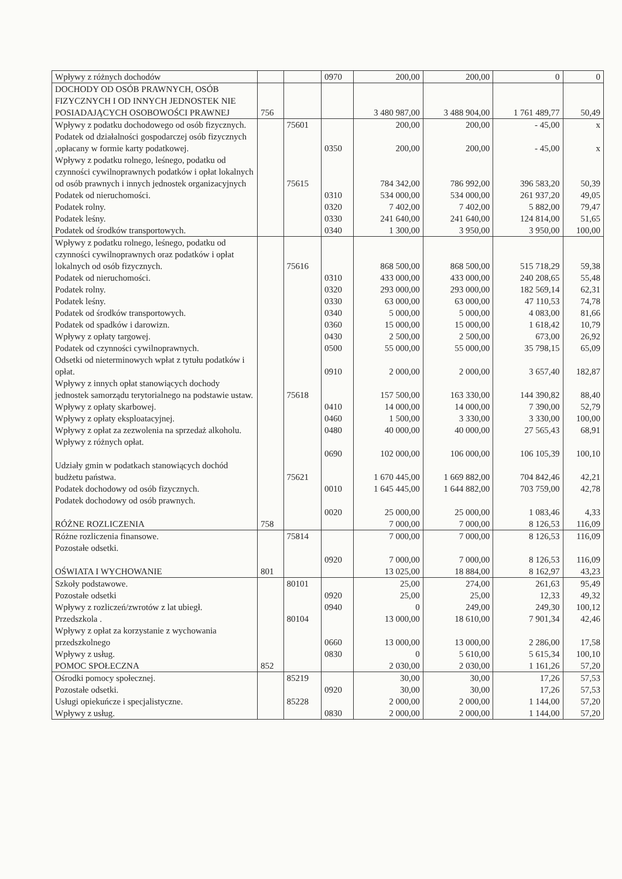| Wpływy z różnych dochodów | | | 0970 | 200,00 | 200,00 | 0 | 0 |
| DOCHODY OD OSÓB PRAWNYCH, OSÓB FIZYCZNYCH I OD INNYCH JEDNOSTEK NIE POSIADAJĄCYCH OSOBOWOŚCI PRAWNEJ | 756 | | | 3 480 987,00 | 3 488 904,00 | 1 761 489,77 | 50,49 |
| Wpływy z podatku dochodowego od osób fizycznych. | | 75601 | | 200,00 | 200,00 | - 45,00 | x |
| Podatek od działalności gospodarczej osób fizycznych ,opłacany w formie karty podatkowej. | | | 0350 | 200,00 | 200,00 | - 45,00 | x |
| Wpływy z podatku rolnego, leśnego, podatku od czynności cywilnoprawnych podatków i opłat lokalnych od osób prawnych i innych jednostek organizacyjnych | | 75615 | | 784 342,00 | 786 992,00 | 396 583,20 | 50,39 |
| Podatek od nieruchomości. | | | 0310 | 534 000,00 | 534 000,00 | 261 937,20 | 49,05 |
| Podatek rolny. | | | 0320 | 7 402,00 | 7 402,00 | 5 882,00 | 79,47 |
| Podatek leśny. | | | 0330 | 241 640,00 | 241 640,00 | 124 814,00 | 51,65 |
| Podatek od środków transportowych. | | | 0340 | 1 300,00 | 3 950,00 | 3 950,00 | 100,00 |
| Wpływy z podatku rolnego, leśnego, podatku od czynności cywilnoprawnych oraz podatków i opłat lokalnych od osób fizycznych. | | 75616 | | 868 500,00 | 868 500,00 | 515 718,29 | 59,38 |
| Podatek od nieruchomości. | | | 0310 | 433 000,00 | 433 000,00 | 240 208,65 | 55,48 |
| Podatek rolny. | | | 0320 | 293 000,00 | 293 000,00 | 182 569,14 | 62,31 |
| Podatek leśny. | | | 0330 | 63 000,00 | 63 000,00 | 47 110,53 | 74,78 |
| Podatek od środków transportowych. | | | 0340 | 5 000,00 | 5 000,00 | 4 083,00 | 81,66 |
| Podatek od spadków i darowizn. | | | 0360 | 15 000,00 | 15 000,00 | 1 618,42 | 10,79 |
| Wpływy z opłaty targowej. | | | 0430 | 2 500,00 | 2 500,00 | 673,00 | 26,92 |
| Podatek od czynności cywilnoprawnych. | | | 0500 | 55 000,00 | 55 000,00 | 35 798,15 | 65,09 |
| Odsetki od nieterminowych wpłat z tytułu podatków i opłat. | | | 0910 | 2 000,00 | 2 000,00 | 3 657,40 | 182,87 |
| Wpływy z innych opłat stanowiących dochody jednostek samorządu terytorialnego na podstawie ustaw. | | 75618 | | 157 500,00 | 163 330,00 | 144 390,82 | 88,40 |
| Wpływy z opłaty skarbowej. | | | 0410 | 14 000,00 | 14 000,00 | 7 390,00 | 52,79 |
| Wpływy z opłaty eksploatacyjnej. | | | 0460 | 1 500,00 | 3 330,00 | 3 330,00 | 100,00 |
| Wpływy z opłat za zezwolenia na sprzedaż alkoholu. | | | 0480 | 40 000,00 | 40 000,00 | 27 565,43 | 68,91 |
| Wpływy z różnych opłat. | | | 0690 | 102 000,00 | 106 000,00 | 106 105,39 | 100,10 |
| Udziały gmin w podatkach stanowiących dochód budżetu państwa. | | 75621 | | 1 670 445,00 | 1 669 882,00 | 704 842,46 | 42,21 |
| Podatek dochodowy od osób fizycznych. | | | 0010 | 1 645 445,00 | 1 644 882,00 | 703 759,00 | 42,78 |
| Podatek dochodowy od osób prawnych. | | | 0020 | 25 000,00 | 25 000,00 | 1 083,46 | 4,33 |
| RÓŻNE ROZLICZENIA | 758 | | | 7 000,00 | 7 000,00 | 8 126,53 | 116,09 |
| Różne rozliczenia finansowe. | | 75814 | | 7 000,00 | 7 000,00 | 8 126,53 | 116,09 |
| Pozostałe odsetki. | | | 0920 | 7 000,00 | 7 000,00 | 8 126,53 | 116,09 |
| OŚWIATA I WYCHOWANIE | 801 | | | 13 025,00 | 18 884,00 | 8 162,97 | 43,23 |
| Szkoły podstawowe. | | 80101 | | 25,00 | 274,00 | 261,63 | 95,49 |
| Pozostałe odsetki | | | 0920 | 25,00 | 25,00 | 12,33 | 49,32 |
| Wpływy z rozliczeń/zwrotów z lat ubiegł. | | | 0940 | 0 | 249,00 | 249,30 | 100,12 |
| Przedszkola . | | 80104 | | 13 000,00 | 18 610,00 | 7 901,34 | 42,46 |
| Wpływy z opłat za korzystanie z wychowania przedszkolnego | | | 0660 | 13 000,00 | 13 000,00 | 2 286,00 | 17,58 |
| Wpływy z usług. | | | 0830 | 0 | 5 610,00 | 5 615,34 | 100,10 |
| POMOC SPOŁECZNA | 852 | | | 2 030,00 | 2 030,00 | 1 161,26 | 57,20 |
| Ośrodki pomocy społecznej. | | 85219 | | 30,00 | 30,00 | 17,26 | 57,53 |
| Pozostałe odsetki. | | | 0920 | 30,00 | 30,00 | 17,26 | 57,53 |
| Usługi opiekuńcze i specjalistyczne. | | 85228 | | 2 000,00 | 2 000,00 | 1 144,00 | 57,20 |
| Wpływy z usług. | | | 0830 | 2 000,00 | 2 000,00 | 1 144,00 | 57,20 |